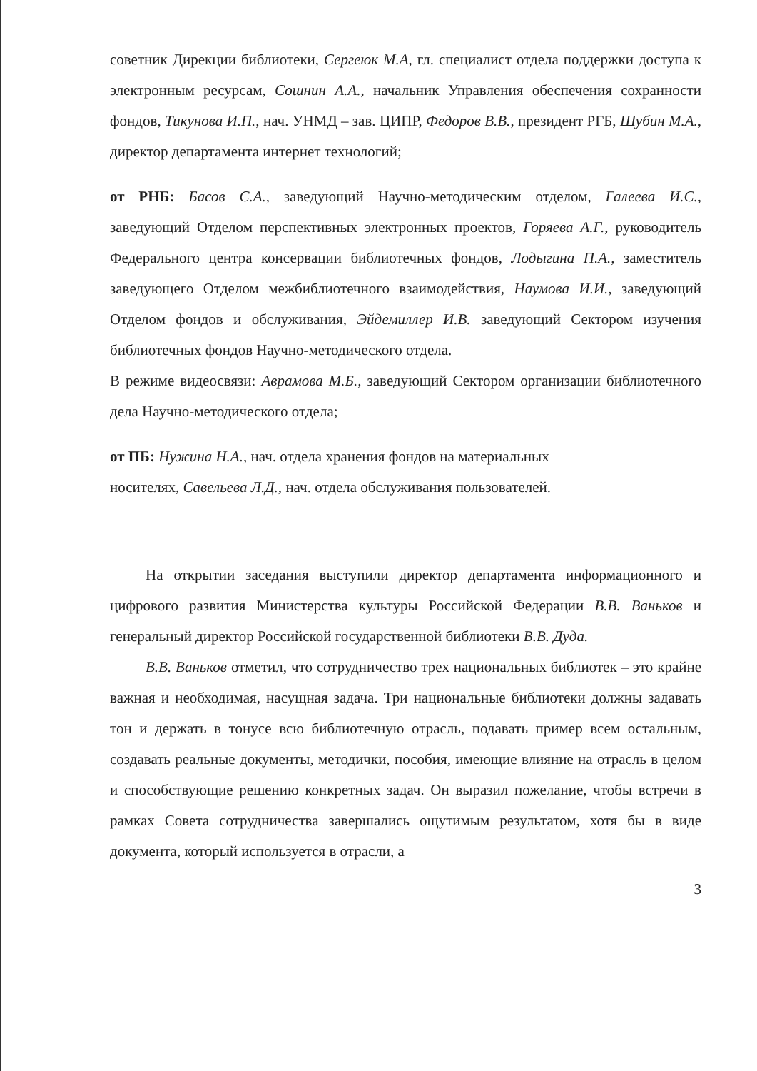советник Дирекции библиотеки, Сергеюк М.А, гл. специалист отдела поддержки доступа к электронным ресурсам, Сошнин А.А., начальник Управления обеспечения сохранности фондов, Тикунова И.П., нач. УНМД – зав. ЦИПР, Федоров В.В., президент РГБ, Шубин М.А., директор департамента интернет технологий;
от РНБ: Басов С.А., заведующий Научно-методическим отделом, Галеева И.С., заведующий Отделом перспективных электронных проектов, Горяева А.Г., руководитель Федерального центра консервации библиотечных фондов, Лодыгина П.А., заместитель заведующего Отделом межбиблиотечного взаимодействия, Наумова И.И., заведующий Отделом фондов и обслуживания, Эйдемиллер И.В. заведующий Сектором изучения библиотечных фондов Научно-методического отдела.
В режиме видеосвязи: Аврамова М.Б., заведующий Сектором организации библиотечного дела Научно-методического отдела;
от ПБ: Нужина Н.А., нач. отдела хранения фондов на материальных
носителях, Савельева Л.Д., нач. отдела обслуживания пользователей.
На открытии заседания выступили директор департамента информационного и цифрового развития Министерства культуры Российской Федерации В.В. Ваньков и генеральный директор Российской государственной библиотеки В.В. Дуда.
В.В. Ваньков отметил, что сотрудничество трех национальных библиотек – это крайне важная и необходимая, насущная задача. Три национальные библиотеки должны задавать тон и держать в тонусе всю библиотечную отрасль, подавать пример всем остальным, создавать реальные документы, методички, пособия, имеющие влияние на отрасль в целом и способствующие решению конкретных задач. Он выразил пожелание, чтобы встречи в рамках Совета сотрудничества завершались ощутимым результатом, хотя бы в виде документа, который используется в отрасли, а
3